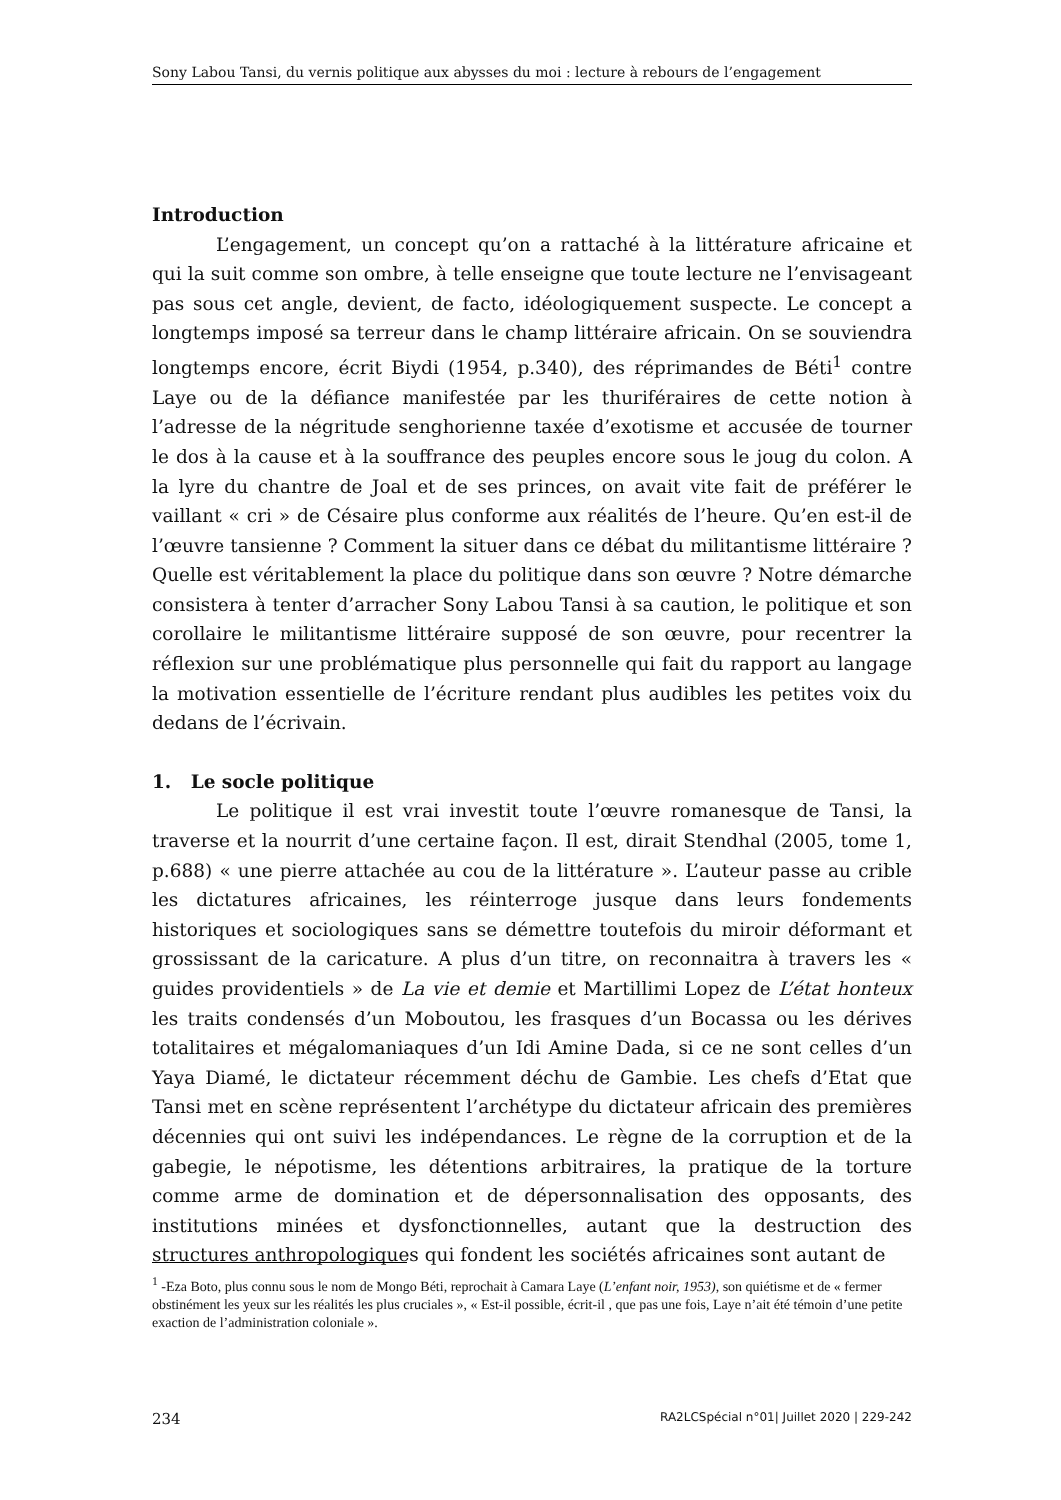Sony Labou Tansi, du vernis politique aux abysses du moi : lecture à rebours de l’engagement
Introduction
L’engagement, un concept qu’on a rattaché à la littérature africaine et qui la suit comme son ombre, à telle enseigne que toute lecture ne l’envisageant pas sous cet angle, devient, de facto, idéologiquement suspecte. Le concept a longtemps imposé sa terreur dans le champ littéraire africain. On se souviendra longtemps encore, écrit Biydi (1954, p.340), des réprimandes de Béti<sup>1</sup> contre Laye ou de la défiance manifestée par les thuriféraires de cette notion à l’adresse de la négritude senghorienne taxée d’exotisme et accusée de tourner le dos à la cause et à la souffrance des peuples encore sous le joug du colon. A la lyre du chantre de Joal et de ses princes, on avait vite fait de préférer le vaillant « cri » de Césaire plus conforme aux réalités de l’heure. Qu’en est-il de l’œuvre tansienne ? Comment la situer dans ce débat du militantisme littéraire ? Quelle est véritablement la place du politique dans son œuvre ? Notre démarche consistera à tenter d’arracher Sony Labou Tansi à sa caution, le politique et son corollaire le militantisme littéraire supposé de son œuvre, pour recentrer la réflexion sur une problématique plus personnelle qui fait du rapport au langage la motivation essentielle de l’écriture rendant plus audibles les petites voix du dedans de l’écrivain.
1. Le socle politique
Le politique il est vrai investit toute l’œuvre romanesque de Tansi, la traverse et la nourrit d’une certaine façon. Il est, dirait Stendhal (2005, tome 1, p.688) « une pierre attachée au cou de la littérature ». L’auteur passe au crible les dictatures africaines, les réinterroge jusque dans leurs fondements historiques et sociologiques sans se démettre toutefois du miroir déformant et grossissant de la caricature. A plus d’un titre, on reconnaitra à travers les « guides providentiels » de La vie et demie et Martillimi Lopez de L’état honteux les traits condensés d’un Moboutou, les frasques d’un Bocassa ou les dérives totalitaires et mégalomaniaques d’un Idi Amine Dada, si ce ne sont celles d’un Yaya Diamé, le dictateur récemment déchu de Gambie. Les chefs d’Etat que Tansi met en scène représentent l’archétype du dictateur africain des premières décennies qui ont suivi les indépendances. Le règne de la corruption et de la gabegie, le népotisme, les détentions arbitraires, la pratique de la torture comme arme de domination et de dépersonnalisation des opposants, des institutions minées et dysfonctionnelles, autant que la destruction des structures anthropologiques qui fondent les sociétés africaines sont autant de
<sup>1</sup> -Eza Boto, plus connu sous le nom de Mongo Béti, reprochait à Camara Laye (L’enfant noir, 1953), son quiétisme et de « fermer obstinément les yeux sur les réalités les plus cruciales », « Est-il possible, écrit-il , que pas une fois, Laye n’ait été témoin d’une petite exaction de l’administration coloniale ».
234 RA2LCSpécial n°01| Juillet 2020 | 229-242